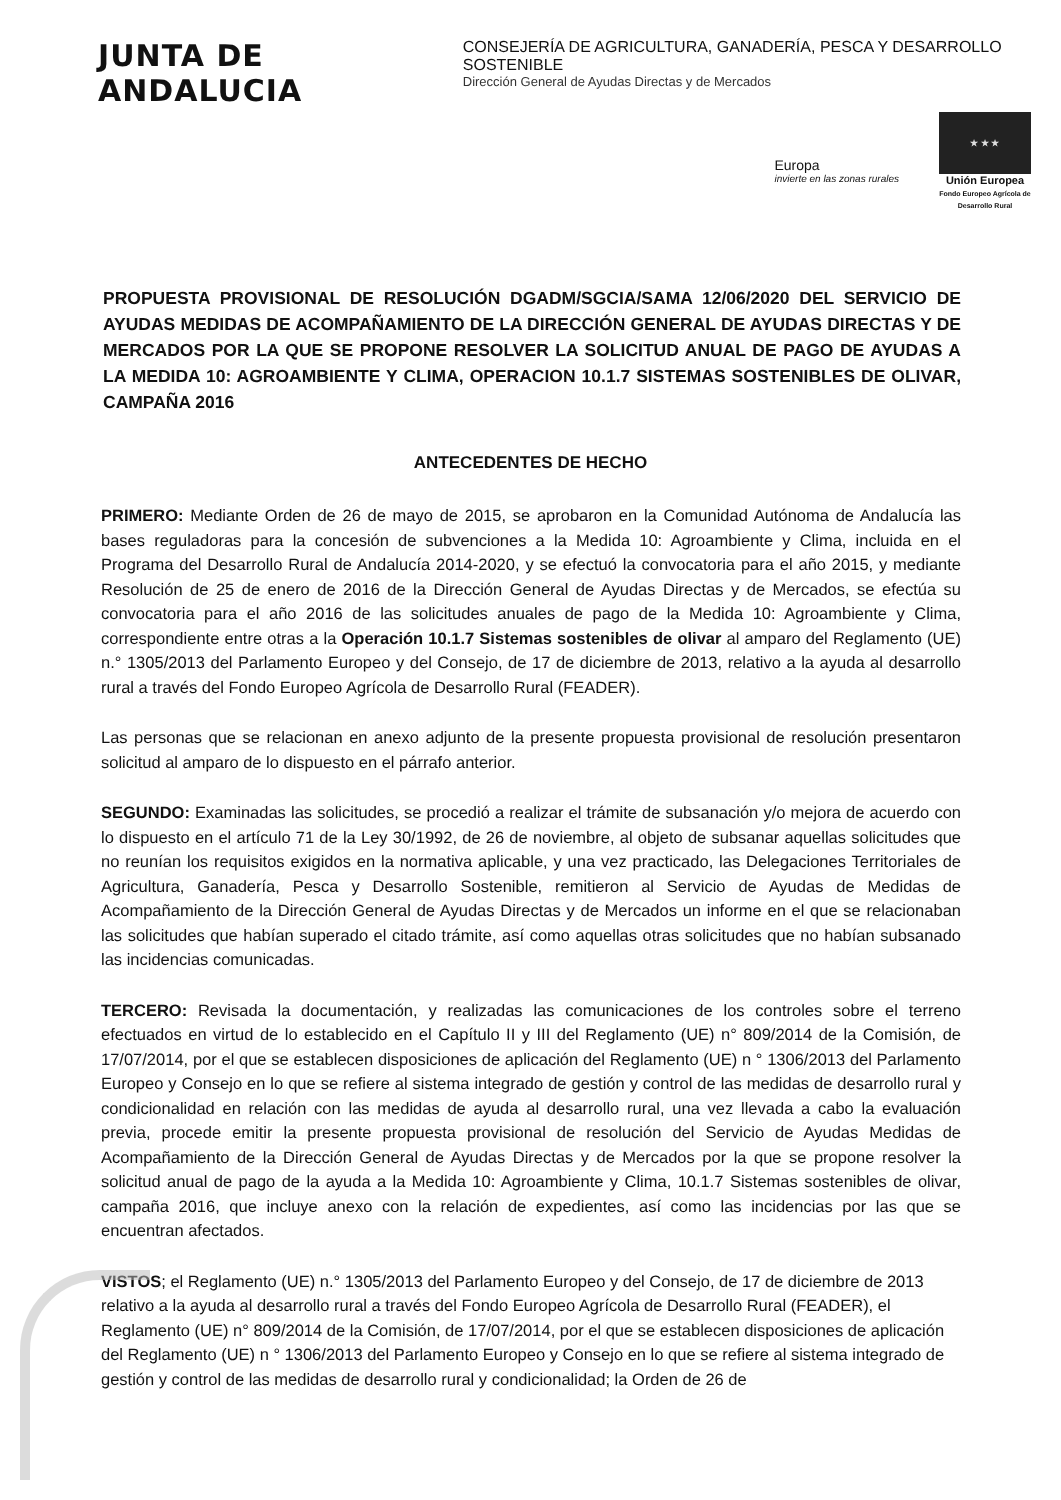JUNTA DE ANDALUCIA
CONSEJERÍA DE AGRICULTURA, GANADERÍA, PESCA Y DESARROLLO SOSTENIBLE
Dirección General de Ayudas Directas y de Mercados
Europa
invierte en las zonas rurales
★ ★ ★
Unión Europea
Fondo Europeo Agrícola de Desarrollo Rural
PROPUESTA PROVISIONAL DE RESOLUCIÓN DGADM/SGCIA/SAMA 12/06/2020 DEL SERVICIO DE AYUDAS MEDIDAS DE ACOMPAÑAMIENTO DE LA DIRECCIÓN GENERAL DE AYUDAS DIRECTAS Y DE MERCADOS POR LA QUE SE PROPONE RESOLVER LA SOLICITUD ANUAL DE PAGO DE AYUDAS A LA MEDIDA 10: AGROAMBIENTE Y CLIMA, OPERACION 10.1.7 SISTEMAS SOSTENIBLES DE OLIVAR, CAMPAÑA 2016
ANTECEDENTES DE HECHO
PRIMERO: Mediante Orden de 26 de mayo de 2015, se aprobaron en la Comunidad Autónoma de Andalucía las bases reguladoras para la concesión de subvenciones a la Medida 10: Agroambiente y Clima, incluida en el Programa del Desarrollo Rural de Andalucía 2014-2020, y se efectuó la convocatoria para el año 2015, y mediante Resolución de 25 de enero de 2016 de la Dirección General de Ayudas Directas y de Mercados, se efectúa su convocatoria para el año 2016 de las solicitudes anuales de pago de la Medida 10: Agroambiente y Clima, correspondiente entre otras a la Operación 10.1.7 Sistemas sostenibles de olivar al amparo del Reglamento (UE) n.° 1305/2013 del Parlamento Europeo y del Consejo, de 17 de diciembre de 2013, relativo a la ayuda al desarrollo rural a través del Fondo Europeo Agrícola de Desarrollo Rural (FEADER).
Las personas que se relacionan en anexo adjunto de la presente propuesta provisional de resolución presentaron solicitud al amparo de lo dispuesto en el párrafo anterior.
SEGUNDO: Examinadas las solicitudes, se procedió a realizar el trámite de subsanación y/o mejora de acuerdo con lo dispuesto en el artículo 71 de la Ley 30/1992, de 26 de noviembre, al objeto de subsanar aquellas solicitudes que no reunían los requisitos exigidos en la normativa aplicable, y una vez practicado, las Delegaciones Territoriales de Agricultura, Ganadería, Pesca y Desarrollo Sostenible, remitieron al Servicio de Ayudas de Medidas de Acompañamiento de la Dirección General de Ayudas Directas y de Mercados un informe en el que se relacionaban las solicitudes que habían superado el citado trámite, así como aquellas otras solicitudes que no habían subsanado las incidencias comunicadas.
TERCERO: Revisada la documentación, y realizadas las comunicaciones de los controles sobre el terreno efectuados en virtud de lo establecido en el Capítulo II y III del Reglamento (UE) n° 809/2014 de la Comisión, de 17/07/2014, por el que se establecen disposiciones de aplicación del Reglamento (UE) n ° 1306/2013 del Parlamento Europeo y Consejo en lo que se refiere al sistema integrado de gestión y control de las medidas de desarrollo rural y condicionalidad en relación con las medidas de ayuda al desarrollo rural, una vez llevada a cabo la evaluación previa, procede emitir la presente propuesta provisional de resolución del Servicio de Ayudas Medidas de Acompañamiento de la Dirección General de Ayudas Directas y de Mercados por la que se propone resolver la solicitud anual de pago de la ayuda a la Medida 10: Agroambiente y Clima, 10.1.7 Sistemas sostenibles de olivar, campaña 2016, que incluye anexo con la relación de expedientes, así como las incidencias por las que se encuentran afectados.
VISTOS; el Reglamento (UE) n.° 1305/2013 del Parlamento Europeo y del Consejo, de 17 de diciembre de 2013 relativo a la ayuda al desarrollo rural a través del Fondo Europeo Agrícola de Desarrollo Rural (FEADER), el Reglamento (UE) n° 809/2014 de la Comisión, de 17/07/2014, por el que se establecen disposiciones de aplicación del Reglamento (UE) n ° 1306/2013 del Parlamento Europeo y Consejo en lo que se refiere al sistema integrado de gestión y control de las medidas de desarrollo rural y condicionalidad; la Orden de 26 de